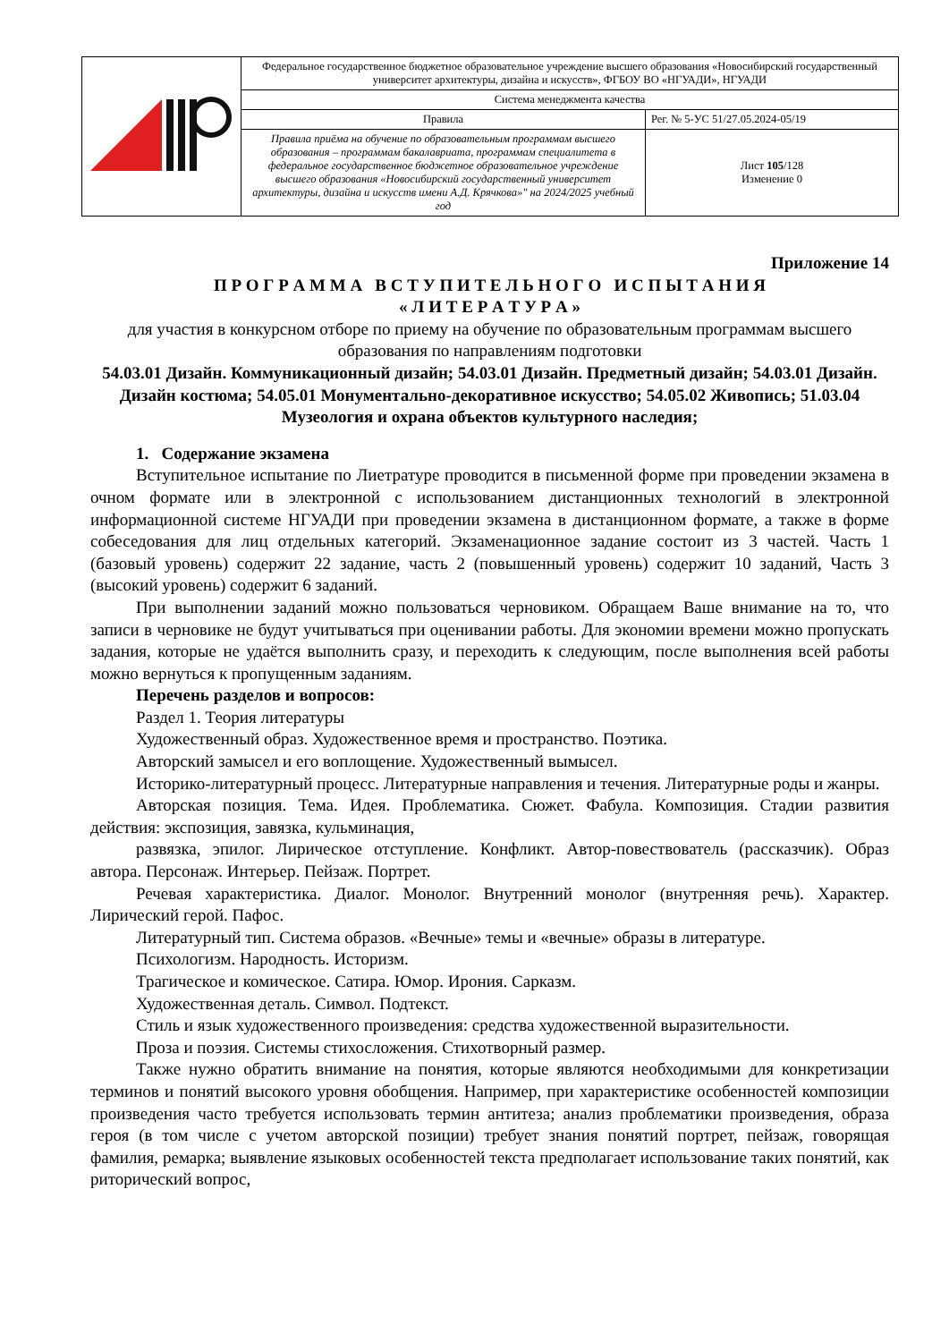| | Федеральное государственное бюджетное образовательное учреждение высшего образования «Новосибирский государственный университет архитектуры, дизайна и искусств», ФГБОУ ВО «НГУАДИ», НГУАДИ | |
| | Система менеджмента качества | |
| | Правила | Рег. № 5-УС 51/27.05.2024-05/19 |
| | Правила приёма на обучение по образовательным программам высшего образования – программам бакалавриата, программам специалитета в федеральное государственное бюджетное образовательное учреждение высшего образования «Новосибирский государственный университет архитектуры, дизайна и искусств имени А.Д. Крячкова»" на 2024/2025 учебный год | Лист 105 /128 Изменение 0 |
Приложение 14
П Р О Г Р А М М А В С Т У П И Т Е Л Ь Н О Г О И С П Ы Т А Н И Я
« Л И Т Е Р А Т У Р А »
для участия в конкурсном отборе по приему на обучение по образовательным программам высшего образования по направлениям подготовки
54.03.01 Дизайн. Коммуникационный дизайн; 54.03.01 Дизайн. Предметный дизайн; 54.03.01 Дизайн. Дизайн костюма; 54.05.01 Монументально-декоративное искусство; 54.05.02 Живопись; 51.03.04 Музеология и охрана объектов культурного наследия;
1. Содержание экзамена
Вступительное испытание по Лиетратуре проводится в письменной форме при проведении экзамена в очном формате или в электронной с использованием дистанционных технологий в электронной информационной системе НГУАДИ при проведении экзамена в дистанционном формате, а также в форме собеседования для лиц отдельных категорий. Экзаменационное задание состоит из 3 частей. Часть 1 (базовый уровень) содержит 22 задание, часть 2 (повышенный уровень) содержит 10 заданий, Часть 3 (высокий уровень) содержит 6 заданий.
При выполнении заданий можно пользоваться черновиком. Обращаем Ваше внимание на то, что записи в черновике не будут учитываться при оценивании работы. Для экономии времени можно пропускать задания, которые не удаётся выполнить сразу, и переходить к следующим, после выполнения всей работы можно вернуться к пропущенным заданиям.
Перечень разделов и вопросов:
Раздел 1. Теория литературы
Художественный образ. Художественное время и пространство. Поэтика.
Авторский замысел и его воплощение. Художественный вымысел.
Историко-литературный процесс. Литературные направления и течения. Литературные роды и жанры.
Авторская позиция. Тема. Идея. Проблематика. Сюжет. Фабула. Композиция. Стадии развития действия: экспозиция, завязка, кульминация,
развязка, эпилог. Лирическое отступление. Конфликт. Автор-повествователь (рассказчик). Образ автора. Персонаж. Интерьер. Пейзаж. Портрет.
Речевая характеристика. Диалог. Монолог. Внутренний монолог (внутренняя речь). Характер. Лирический герой. Пафос.
Литературный тип. Система образов. «Вечные» темы и «вечные» образы в литературе.
Психологизм. Народность. Историзм.
Трагическое и комическое. Сатира. Юмор. Ирония. Сарказм.
Художественная деталь. Символ. Подтекст.
Стиль и язык художественного произведения: средства художественной выразительности.
Проза и поэзия. Системы стихосложения. Стихотворный размер.
Также нужно обратить внимание на понятия, которые являются необходимыми для конкретизации терминов и понятий высокого уровня обобщения. Например, при характеристике особенностей композиции произведения часто требуется использовать термин антитеза; анализ проблематики произведения, образа героя (в том числе с учетом авторской позиции) требует знания понятий портрет, пейзаж, говорящая фамилия, ремарка; выявление языковых особенностей текста предполагает использование таких понятий, как риторический вопрос,